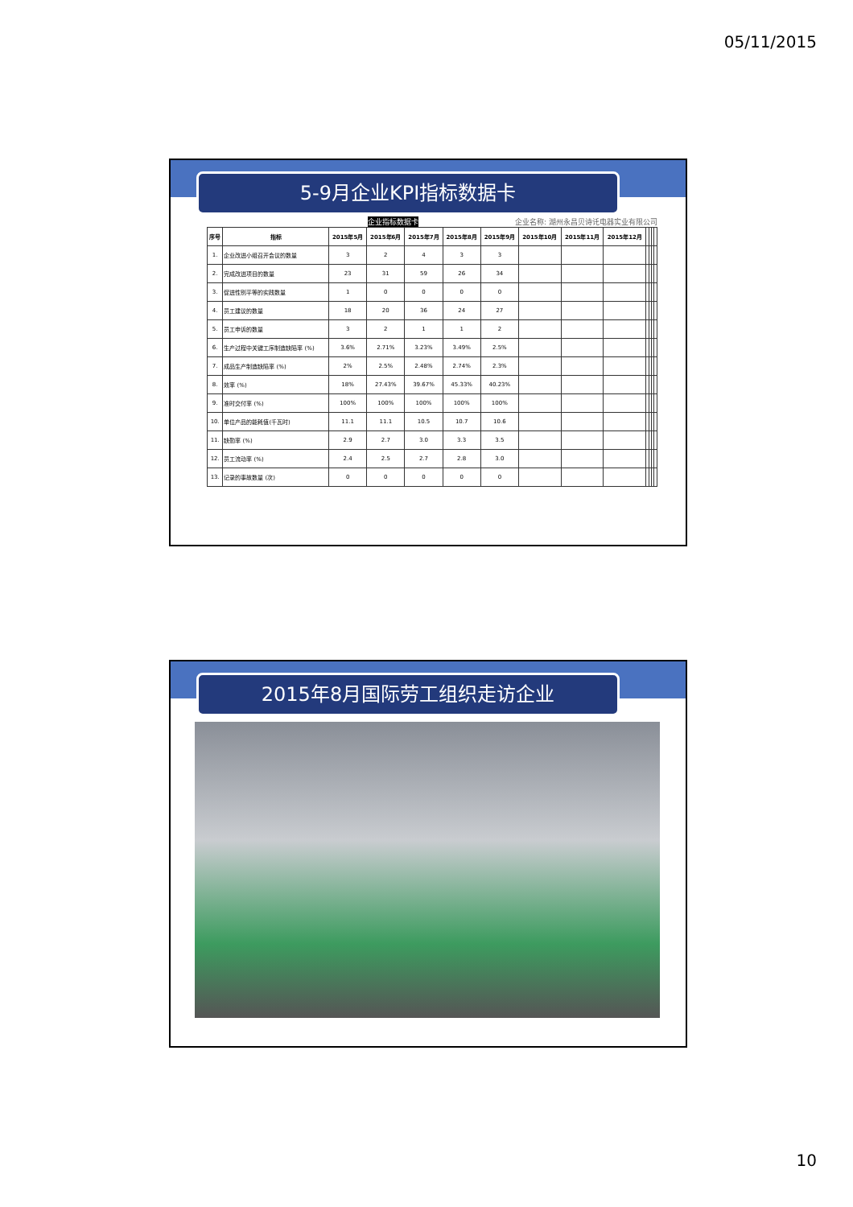05/11/2015
5-9月企业KPI指标数据卡
企业指标数据卡 企业名称: 湖州永昌贝诗讬电器实业有限公司
| 序号 | 指标 | 2015年5月 | 2015年6月 | 2015年7月 | 2015年8月 | 2015年9月 | 2015年10月 | 2015年11月 | 2015年12月 | | | | |
| --- | --- | --- | --- | --- | --- | --- | --- | --- | --- | --- | --- | --- | --- |
| 1. | 企业改进小组召开会议的数量 | 3 | 2 | 4 | 3 | 3 | | | | | | | |
| 2. | 完成改进项目的数量 | 23 | 31 | 59 | 26 | 34 | | | | | | | |
| 3. | 促进性别平等的实践数量 | 1 | 0 | 0 | 0 | 0 | | | | | | | |
| 4. | 员工建议的数量 | 18 | 20 | 36 | 24 | 27 | | | | | | | |
| 5. | 员工申诉的数量 | 3 | 2 | 1 | 1 | 2 | | | | | | | |
| 6. | 生产过程中关键工序制造缺陷率 (%) | 3.6% | 2.71% | 3.23% | 3.49% | 2.5% | | | | | | | |
| 7. | 成品生产制造缺陷率 (%) | 2% | 2.5% | 2.48% | 2.74% | 2.3% | | | | | | | |
| 8. | 效率 (%) | 18% | 27.43% | 39.67% | 45.33% | 40.23% | | | | | | | |
| 9. | 准时交付率 (%) | 100% | 100% | 100% | 100% | 100% | | | | | | | |
| 10. | 单位产品的能耗值(千瓦时) | 11.1 | 11.1 | 10.5 | 10.7 | 10.6 | | | | | | | |
| 11. | 缺勤率 (%) | 2.9 | 2.7 | 3.0 | 3.3 | 3.5 | | | | | | | |
| 12. | 员工流动率 (%) | 2.4 | 2.5 | 2.7 | 2.8 | 3.0 | | | | | | | |
| 13. | 记录的事故数量 (次) | 0 | 0 | 0 | 0 | 0 | | | | | | | |
2015年8月国际劳工组织走访企业
10